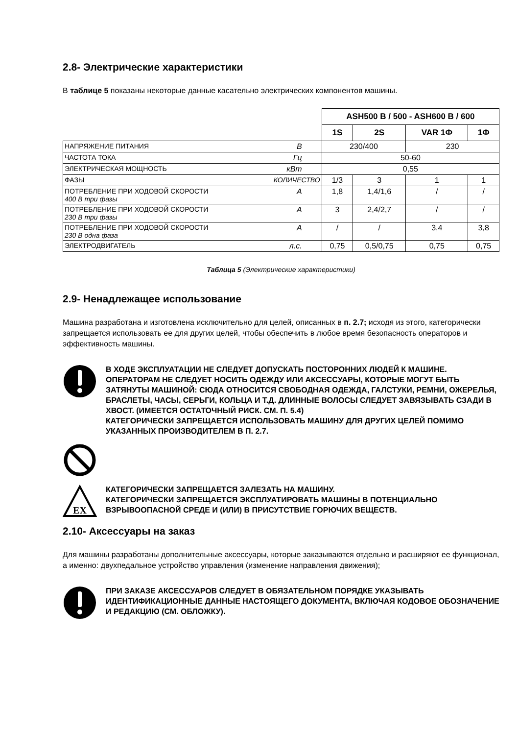2.8- Электрические характеристики
В таблице 5 показаны некоторые данные касательно электрических компонентов машины.
| | | ASH500 B / 500 - ASH600 B / 600 | | | |
| | | 1S | 2S | VAR 1Ф | 1Ф |
| НАПРЯЖЕНИЕ ПИТАНИЯ | В | 230/400 | | 230 | |
| ЧАСТОТА ТОКА | Гц | 50-60 | | | |
| ЭЛЕКТРИЧЕСКАЯ МОЩНОСТЬ | кВт | 0,55 | | | |
| ФАЗЫ | КОЛИЧЕСТВО | 1/3 | 3 | 1 | 1 |
| ПОТРЕБЛЕНИЕ ПРИ ХОДОВОЙ СКОРОСТИ 400 В три фазы | А | 1,8 | 1,4/1,6 | / | / |
| ПОТРЕБЛЕНИЕ ПРИ ХОДОВОЙ СКОРОСТИ 230 В три фазы | А | 3 | 2,4/2,7 | / | / |
| ПОТРЕБЛЕНИЕ ПРИ ХОДОВОЙ СКОРОСТИ 230 В одна фаза | А | / | / | 3,4 | 3,8 |
| ЭЛЕКТРОДВИГАТЕЛЬ | л.с. | 0,75 | 0,5/0,75 | 0,75 | 0,75 |
Таблица 5 (Электрические характеристики)
2.9- Ненадлежащее использование
Машина разработана и изготовлена исключительно для целей, описанных в п. 2.7; исходя из этого, категорически запрещается использовать ее для других целей, чтобы обеспечить в любое время безопасность операторов и эффективность машины.
В ХОДЕ ЭКСПЛУАТАЦИИ НЕ СЛЕДУЕТ ДОПУСКАТЬ ПОСТОРОННИХ ЛЮДЕЙ К МАШИНЕ. ОПЕРАТОРАМ НЕ СЛЕДУЕТ НОСИТЬ ОДЕЖДУ ИЛИ АКСЕССУАРЫ, КОТОРЫЕ МОГУТ БЫТЬ ЗАТЯНУТЫ МАШИНОЙ: СЮДА ОТНОСИТСЯ СВОБОДНАЯ ОДЕЖДА, ГАЛСТУКИ, РЕМНИ, ОЖЕРЕЛЬЯ, БРАСЛЕТЫ, ЧАСЫ, СЕРЬГИ, КОЛЬЦА И Т.Д. ДЛИННЫЕ ВОЛОСЫ СЛЕДУЕТ ЗАВЯЗЫВАТЬ СЗАДИ В ХВОСТ. (ИМЕЕТСЯ ОСТАТОЧНЫЙ РИСК. СМ. П. 5.4)
КАТЕГОРИЧЕСКИ ЗАПРЕЩАЕТСЯ ИСПОЛЬЗОВАТЬ МАШИНУ ДЛЯ ДРУГИХ ЦЕЛЕЙ ПОМИМО УКАЗАННЫХ ПРОИЗВОДИТЕЛЕМ В П. 2.7.
EX
КАТЕГОРИЧЕСКИ ЗАПРЕЩАЕТСЯ ЗАЛЕЗАТЬ НА МАШИНУ.
КАТЕГОРИЧЕСКИ ЗАПРЕЩАЕТСЯ ЭКСПЛУАТИРОВАТЬ МАШИНЫ В ПОТЕНЦИАЛЬНО ВЗРЫВООПАСНОЙ СРЕДЕ И (ИЛИ) В ПРИСУТСТВИЕ ГОРЮЧИХ ВЕЩЕСТВ.
2.10- Аксессуары на заказ
Для машины разработаны дополнительные аксессуары, которые заказываются отдельно и расширяют ее функционал, а именно: двухпедальное устройство управления (изменение направления движения);
ПРИ ЗАКАЗЕ АКСЕССУАРОВ СЛЕДУЕТ В ОБЯЗАТЕЛЬНОМ ПОРЯДКЕ УКАЗЫВАТЬ ИДЕНТИФИКАЦИОННЫЕ ДАННЫЕ НАСТОЯЩЕГО ДОКУМЕНТА, ВКЛЮЧАЯ КОДОВОЕ ОБОЗНАЧЕНИЕ И РЕДАКЦИЮ (СМ. ОБЛОЖКУ).